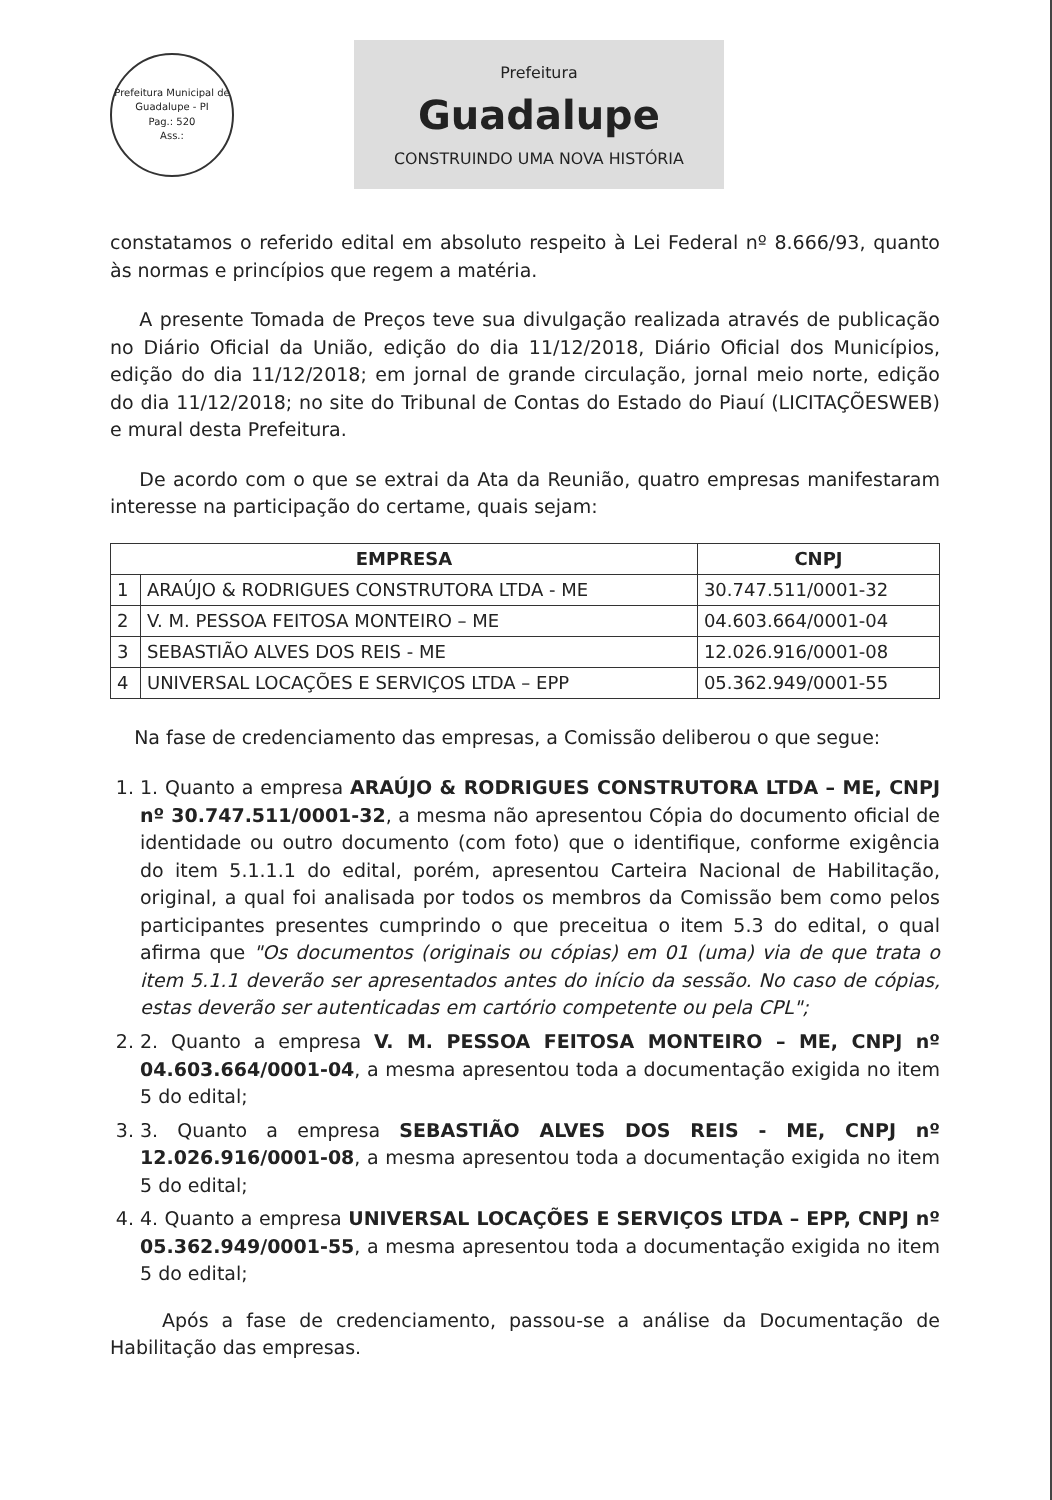Prefeitura Municipal de Guadalupe - PI
Pag.: 520
Ass.:
Prefeitura
Guadalupe
CONSTRUINDO UMA NOVA HISTÓRIA
constatamos o referido edital em absoluto respeito à Lei Federal nº 8.666/93, quanto às normas e princípios que regem a matéria.
A presente Tomada de Preços teve sua divulgação realizada através de publicação no Diário Oficial da União, edição do dia 11/12/2018, Diário Oficial dos Municípios, edição do dia 11/12/2018; em jornal de grande circulação, jornal meio norte, edição do dia 11/12/2018; no site do Tribunal de Contas do Estado do Piauí (LICITAÇÕESWEB) e mural desta Prefeitura.
De acordo com o que se extrai da Ata da Reunião, quatro empresas manifestaram interesse na participação do certame, quais sejam:
| EMPRESA | | CNPJ |
| --- | --- | --- |
| 1 | ARAÚJO & RODRIGUES CONSTRUTORA LTDA - ME | 30.747.511/0001-32 |
| 2 | V. M. PESSOA FEITOSA MONTEIRO – ME | 04.603.664/0001-04 |
| 3 | SEBASTIÃO ALVES DOS REIS - ME | 12.026.916/0001-08 |
| 4 | UNIVERSAL LOCAÇÕES E SERVIÇOS LTDA – EPP | 05.362.949/0001-55 |
Na fase de credenciamento das empresas, a Comissão deliberou o que segue:
1. 1. Quanto a empresa ARAÚJO & RODRIGUES CONSTRUTORA LTDA – ME, CNPJ nº 30.747.511/0001-32, a mesma não apresentou Cópia do documento oficial de identidade ou outro documento (com foto) que o identifique, conforme exigência do item 5.1.1.1 do edital, porém, apresentou Carteira Nacional de Habilitação, original, a qual foi analisada por todos os membros da Comissão bem como pelos participantes presentes cumprindo o que preceitua o item 5.3 do edital, o qual afirma que "Os documentos (originais ou cópias) em 01 (uma) via de que trata o item 5.1.1 deverão ser apresentados antes do início da sessão. No caso de cópias, estas deverão ser autenticadas em cartório competente ou pela CPL";
2. 2. Quanto a empresa V. M. PESSOA FEITOSA MONTEIRO – ME, CNPJ nº 04.603.664/0001-04, a mesma apresentou toda a documentação exigida no item 5 do edital;
3. 3. Quanto a empresa SEBASTIÃO ALVES DOS REIS - ME, CNPJ nº 12.026.916/0001-08, a mesma apresentou toda a documentação exigida no item 5 do edital;
4. 4. Quanto a empresa UNIVERSAL LOCAÇÕES E SERVIÇOS LTDA – EPP, CNPJ nº 05.362.949/0001-55, a mesma apresentou toda a documentação exigida no item 5 do edital;
Após a fase de credenciamento, passou-se a análise da Documentação de Habilitação das empresas.